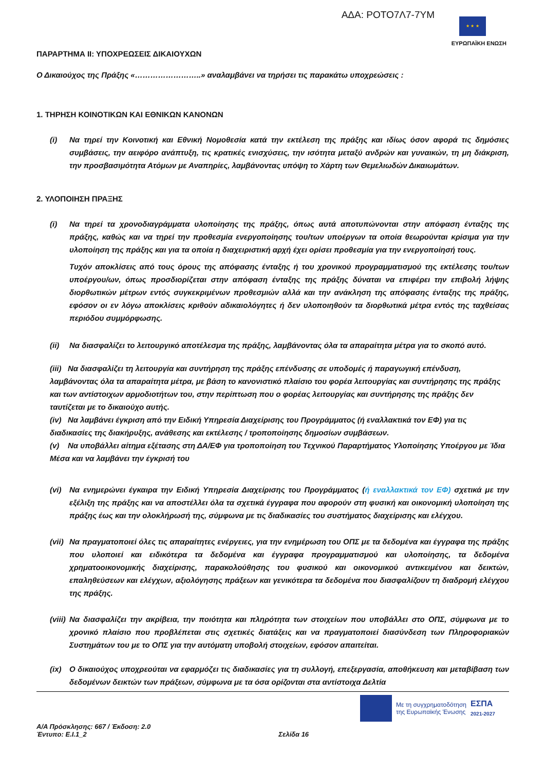ΑΔΑ: ΡΟΤΟ7Λ7-7ΥΜ
★ ★ ★
ΕΥΡΩΠΑΪΚΗ ΕΝΩΣΗ
ΠΑΡΑΡΤΗΜΑ ΙΙ: ΥΠΟΧΡΕΩΣΕΙΣ ΔΙΚΑΙΟΥΧΩΝ
Ο Δικαιούχος της Πράξης «……………………..» αναλαμβάνει να τηρήσει τις παρακάτω υποχρεώσεις :
1. ΤΗΡΗΣΗ ΚΟΙΝΟΤΙΚΩΝ ΚΑΙ ΕΘΝΙΚΩΝ ΚΑΝΟΝΩΝ
(i) Να τηρεί την Κοινοτική και Εθνική Νομοθεσία κατά την εκτέλεση της πράξης και ιδίως όσον αφορά τις δημόσιες συμβάσεις, την αειφόρο ανάπτυξη, τις κρατικές ενισχύσεις, την ισότητα μεταξύ ανδρών και γυναικών, τη μη διάκριση, την προσβασιμότητα Ατόμων με Αναπηρίες, λαμβάνοντας υπόψη το Χάρτη των Θεμελιωδών Δικαιωμάτων.
2. ΥΛΟΠΟΙΗΣΗ ΠΡΑΞΗΣ
(i) Να τηρεί τα χρονοδιαγράμματα υλοποίησης της πράξης, όπως αυτά αποτυπώνονται στην απόφαση ένταξης της πράξης, καθώς και να τηρεί την προθεσμία ενεργοποίησης του/των υποέργων τα οποία θεωρούνται κρίσιμα για την υλοποίηση της πράξης και για τα οποία η διαχειριστική αρχή έχει ορίσει προθεσμία για την ενεργοποίησή τους.
Τυχόν αποκλίσεις από τους όρους της απόφασης ένταξης ή του χρονικού προγραμματισμού της εκτέλεσης του/των υποέργου/ων, όπως προσδιορίζεται στην απόφαση ένταξης της πράξης δύναται να επιφέρει την επιβολή λήψης διορθωτικών μέτρων εντός συγκεκριμένων προθεσμιών αλλά και την ανάκληση της απόφασης ένταξης της πράξης, εφόσον οι εν λόγω αποκλίσεις κριθούν αδικαιολόγητες ή δεν υλοποιηθούν τα διορθωτικά μέτρα εντός της ταχθείσας περιόδου συμμόρφωσης.
(ii) Να διασφαλίζει το λειτουργικό αποτέλεσμα της πράξης, λαμβάνοντας όλα τα απαραίτητα μέτρα για το σκοπό αυτό.
(iii) Να διασφαλίζει τη λειτουργία και συντήρηση της πράξης επένδυσης σε υποδομές ή παραγωγική επένδυση, λαμβάνοντας όλα τα απαραίτητα μέτρα, με βάση το κανονιστικό πλαίσιο του φορέα λειτουργίας και συντήρησης της πράξης και των αντίστοιχων αρμοδιοτήτων του, στην περίπτωση που ο φορέας λειτουργίας και συντήρησης της πράξης δεν ταυτίζεται με το δικαιούχο αυτής.
(iv) Να λαμβάνει έγκριση από την Ειδική Υπηρεσία Διαχείρισης του Προγράμματος (ή εναλλακτικά τον ΕΦ) για τις διαδικασίες της διακήρυξης, ανάθεσης και εκτέλεσης / τροποποίησης δημοσίων συμβάσεων.
(v) Να υποβάλλει αίτημα εξέτασης στη ΔΑ/ΕΦ για τροποποίηση του Τεχνικού Παραρτήματος Υλοποίησης Υποέργου με Ίδια Μέσα και να λαμβάνει την έγκρισή του
(vi) Να ενημερώνει έγκαιρα την Ειδική Υπηρεσία Διαχείρισης του Προγράμματος (ή εναλλακτικά τον ΕΦ) σχετικά με την εξέλιξη της πράξης και να αποστέλλει όλα τα σχετικά έγγραφα που αφορούν στη φυσική και οικονομική υλοποίηση της πράξης έως και την ολοκλήρωσή της, σύμφωνα με τις διαδικασίες του συστήματος διαχείρισης και ελέγχου.
(vii)
Να πραγματοποιεί όλες τις απαραίτητες ενέργειες, για την ενημέρωση του ΟΠΣ με τα δεδομένα και έγγραφα της πράξης που υλοποιεί και ειδικότερα τα δεδομένα και έγγραφα προγραμματισμού και υλοποίησης, τα δεδομένα χρηματοοικονομικής διαχείρισης, παρακολούθησης του φυσικού και οικονομικού αντικειμένου και δεικτών, επαληθεύσεων και ελέγχων, αξιολόγησης πράξεων και γενικότερα τα δεδομένα που διασφαλίζουν τη διαδρομή ελέγχου της πράξης.
(viii)
Να διασφαλίζει την ακρίβεια, την ποιότητα και πληρότητα των στοιχείων που υποβάλλει στο ΟΠΣ, σύμφωνα με το χρονικό πλαίσιο που προβλέπεται στις σχετικές διατάξεις και να πραγματοποιεί διασύνδεση των Πληροφοριακών Συστημάτων του με το ΟΠΣ για την αυτόματη υποβολή στοιχείων, εφόσον απαιτείται.
(ix) Ο δικαιούχος υποχρεούται να εφαρμόζει τις διαδικασίες για τη συλλογή, επεξεργασία, αποθήκευση και μεταβίβαση των δεδομένων δεικτών των πράξεων, σύμφωνα με τα όσα ορίζονται στα αντίστοιχα Δελτία
Με τη συγχρηματοδότηση
της Ευρωπαϊκής Ένωσης
ΕΣΠΑ
2021-2027
Α/Α Πρόσκλησης: 667 / Έκδοση: 2.0
Έντυπο: Ε.Ι.1_2 Σελίδα 16